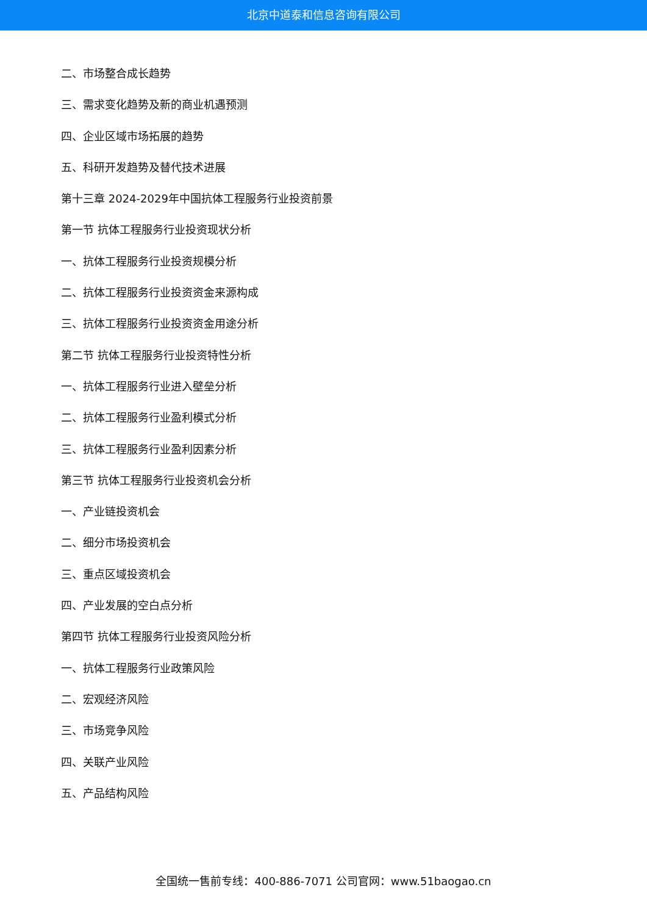北京中道泰和信息咨询有限公司
二、市场整合成长趋势
三、需求变化趋势及新的商业机遇预测
四、企业区域市场拓展的趋势
五、科研开发趋势及替代技术进展
第十三章 2024-2029年中国抗体工程服务行业投资前景
第一节 抗体工程服务行业投资现状分析
一、抗体工程服务行业投资规模分析
二、抗体工程服务行业投资资金来源构成
三、抗体工程服务行业投资资金用途分析
第二节 抗体工程服务行业投资特性分析
一、抗体工程服务行业进入壁垒分析
二、抗体工程服务行业盈利模式分析
三、抗体工程服务行业盈利因素分析
第三节 抗体工程服务行业投资机会分析
一、产业链投资机会
二、细分市场投资机会
三、重点区域投资机会
四、产业发展的空白点分析
第四节 抗体工程服务行业投资风险分析
一、抗体工程服务行业政策风险
二、宏观经济风险
三、市场竞争风险
四、关联产业风险
五、产品结构风险
全国统一售前专线：400-886-7071 公司官网：www.51baogao.cn